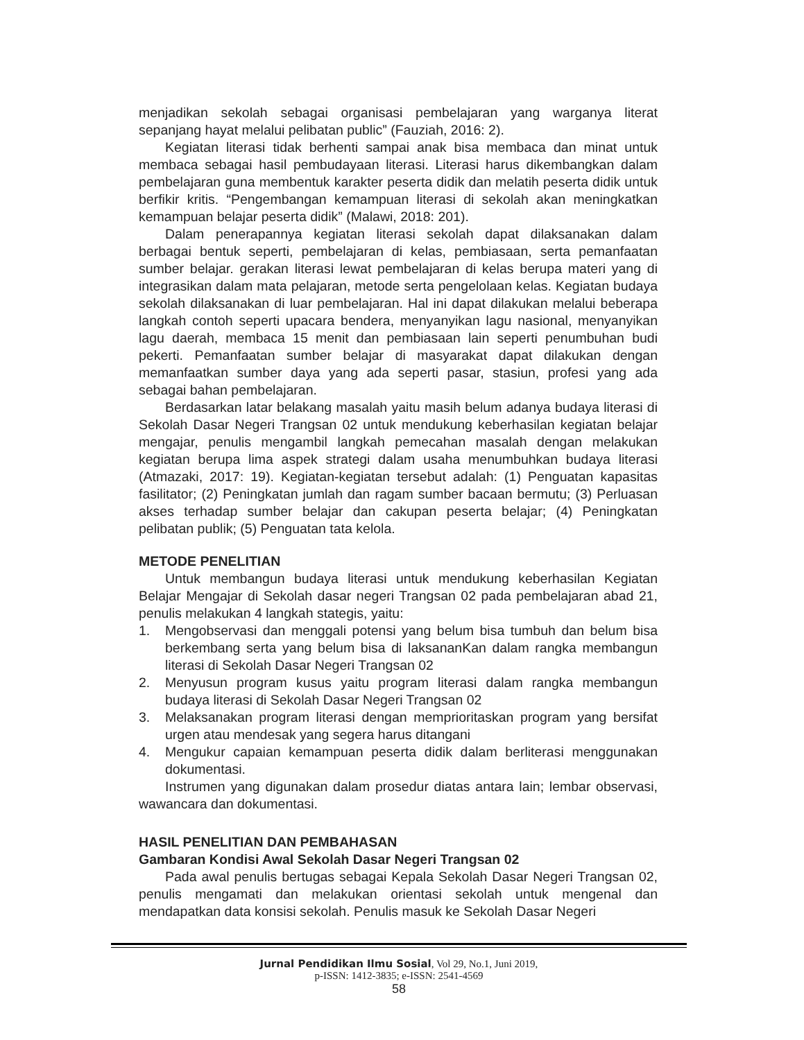menjadikan sekolah sebagai organisasi pembelajaran yang warganya literat sepanjang hayat melalui pelibatan public” (Fauziah, 2016: 2).
Kegiatan literasi tidak berhenti sampai anak bisa membaca dan minat untuk membaca sebagai hasil pembudayaan literasi. Literasi harus dikembangkan dalam pembelajaran guna membentuk karakter peserta didik dan melatih peserta didik untuk berfikir kritis. “Pengembangan kemampuan literasi di sekolah akan meningkatkan kemampuan belajar peserta didik” (Malawi, 2018: 201).
Dalam penerapannya kegiatan literasi sekolah dapat dilaksanakan dalam berbagai bentuk seperti, pembelajaran di kelas, pembiasaan, serta pemanfaatan sumber belajar. gerakan literasi lewat pembelajaran di kelas berupa materi yang di integrasikan dalam mata pelajaran, metode serta pengelolaan kelas. Kegiatan budaya sekolah dilaksanakan di luar pembelajaran. Hal ini dapat dilakukan melalui beberapa langkah contoh seperti upacara bendera, menyanyikan lagu nasional, menyanyikan lagu daerah, membaca 15 menit dan pembiasaan lain seperti penumbuhan budi pekerti. Pemanfaatan sumber belajar di masyarakat dapat dilakukan dengan memanfaatkan sumber daya yang ada seperti pasar, stasiun, profesi yang ada sebagai bahan pembelajaran.
Berdasarkan latar belakang masalah yaitu masih belum adanya budaya literasi di Sekolah Dasar Negeri Trangsan 02 untuk mendukung keberhasilan kegiatan belajar mengajar, penulis mengambil langkah pemecahan masalah dengan melakukan kegiatan berupa lima aspek strategi dalam usaha menumbuhkan budaya literasi (Atmazaki, 2017: 19). Kegiatan-kegiatan tersebut adalah: (1) Penguatan kapasitas fasilitator; (2) Peningkatan jumlah dan ragam sumber bacaan bermutu; (3) Perluasan akses terhadap sumber belajar dan cakupan peserta belajar; (4) Peningkatan pelibatan publik; (5) Penguatan tata kelola.
METODE PENELITIAN
Untuk membangun budaya literasi untuk mendukung keberhasilan Kegiatan Belajar Mengajar di Sekolah dasar negeri Trangsan 02 pada pembelajaran abad 21, penulis melakukan 4 langkah stategis, yaitu:
1. Mengobservasi dan menggali potensi yang belum bisa tumbuh dan belum bisa berkembang serta yang belum bisa di laksananKan dalam rangka membangun literasi di Sekolah Dasar Negeri Trangsan 02
2. Menyusun program kusus yaitu program literasi dalam rangka membangun budaya literasi di Sekolah Dasar Negeri Trangsan 02
3. Melaksanakan program literasi dengan memprioritaskan program yang bersifat urgen atau mendesak yang segera harus ditangani
4. Mengukur capaian kemampuan peserta didik dalam berliterasi menggunakan dokumentasi.
Instrumen yang digunakan dalam prosedur diatas antara lain; lembar observasi, wawancara dan dokumentasi.
HASIL PENELITIAN DAN PEMBAHASAN
Gambaran Kondisi Awal Sekolah Dasar Negeri Trangsan 02
Pada awal penulis bertugas sebagai Kepala Sekolah Dasar Negeri Trangsan 02, penulis mengamati dan melakukan orientasi sekolah untuk mengenal dan mendapatkan data konsisi sekolah. Penulis masuk ke Sekolah Dasar Negeri
Jurnal Pendidikan Ilmu Sosial, Vol 29, No.1, Juni 2019,
p-ISSN: 1412-3835; e-ISSN: 2541-4569
58